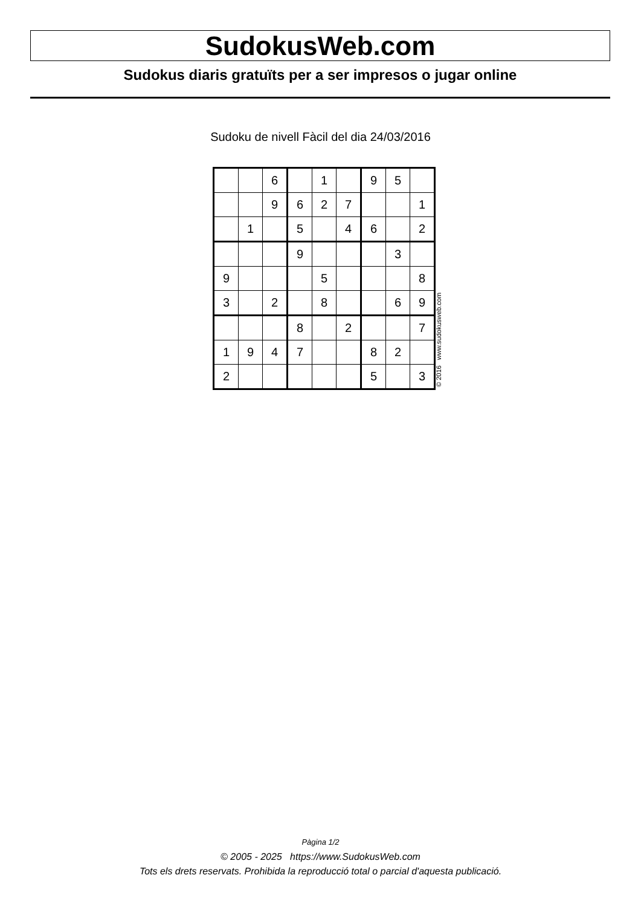SudokusWeb.com
Sudokus diaris gratuïts per a ser impresos o jugar online
Sudoku de nivell Fàcil del dia 24/03/2016
| | | 6 | | 1 | | 9 | 5 | |
| | | 9 | 6 | 2 | 7 | | | 1 |
| | 1 | | 5 | | 4 | 6 | | 2 |
| | | | 9 | | | | 3 | |
| 9 | | | | 5 | | | | 8 |
| 3 | | 2 | | 8 | | | 6 | 9 |
| | | | 8 | | 2 | | | 7 |
| 1 | 9 | 4 | 7 | | | 8 | 2 | |
| 2 | | | | | | 5 | | 3 |
© 2016 www.sudokusweb.com
Pàgina 1/2
© 2005 - 2025 https://www.SudokusWeb.com
Tots els drets reservats. Prohibida la reproducció total o parcial d'aquesta publicació.